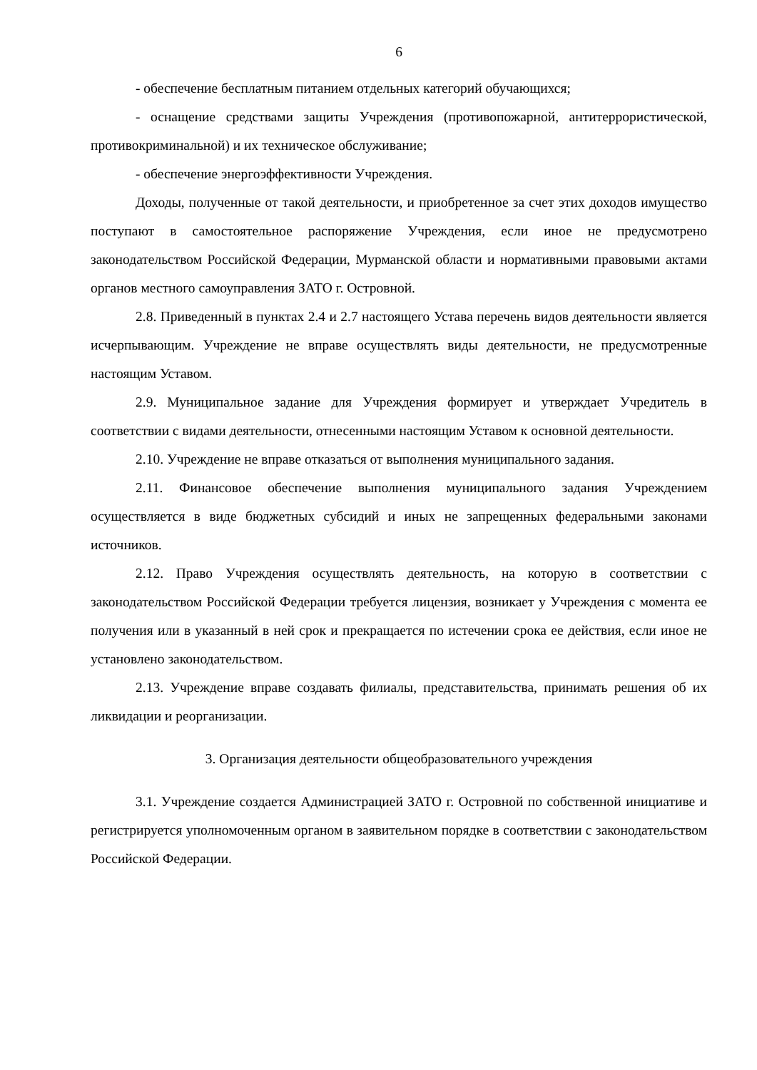6
- обеспечение бесплатным питанием отдельных категорий обучающихся;
- оснащение средствами защиты Учреждения (противопожарной, антитеррористической, противокриминальной) и их техническое обслуживание;
- обеспечение энергоэффективности Учреждения.
Доходы, полученные от такой деятельности, и приобретенное за счет этих доходов имущество поступают в самостоятельное распоряжение Учреждения, если иное не предусмотрено законодательством Российской Федерации, Мурманской области и нормативными правовыми актами органов местного самоуправления ЗАТО г. Островной.
2.8. Приведенный в пунктах 2.4 и 2.7 настоящего Устава перечень видов деятельности является исчерпывающим. Учреждение не вправе осуществлять виды деятельности, не предусмотренные настоящим Уставом.
2.9. Муниципальное задание для Учреждения формирует и утверждает Учредитель в соответствии с видами деятельности, отнесенными настоящим Уставом к основной деятельности.
2.10. Учреждение не вправе отказаться от выполнения муниципального задания.
2.11. Финансовое обеспечение выполнения муниципального задания Учреждением осуществляется в виде бюджетных субсидий и иных не запрещенных федеральными законами источников.
2.12. Право Учреждения осуществлять деятельность, на которую в соответствии с законодательством Российской Федерации требуется лицензия, возникает у Учреждения с момента ее получения или в указанный в ней срок и прекращается по истечении срока ее действия, если иное не установлено законодательством.
2.13. Учреждение вправе создавать филиалы, представительства, принимать решения об их ликвидации и реорганизации.
3. Организация деятельности общеобразовательного учреждения
3.1. Учреждение создается Администрацией ЗАТО г. Островной по собственной инициативе и регистрируется уполномоченным органом в заявительном порядке в соответствии с законодательством Российской Федерации.